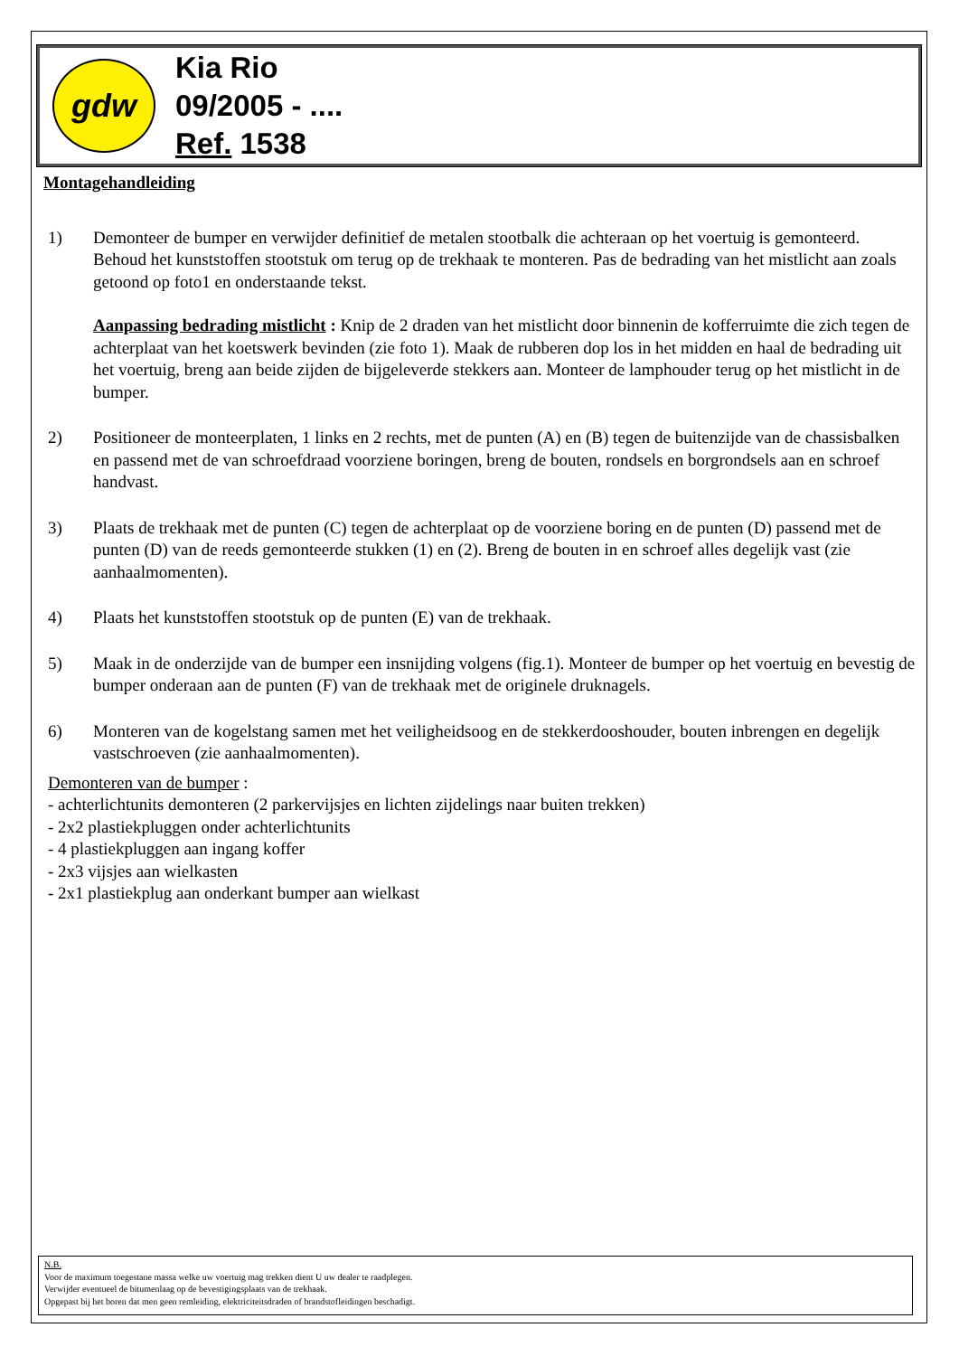gdw
Kia Rio
09/2005 - ....
Ref. 1538
Montagehandleiding
1) Demonteer de bumper en verwijder definitief de metalen stootbalk die achteraan op het voertuig is gemonteerd. Behoud het kunststoffen stootstuk om terug op de trekhaak te monteren. Pas de bedrading van het mistlicht aan zoals getoond op foto1 en onderstaande tekst.
Aanpassing bedrading mistlicht : Knip de 2 draden van het mistlicht door binnenin de kofferruimte die zich tegen de achterplaat van het koetswerk bevinden (zie foto 1). Maak de rubberen dop los in het midden en haal de bedrading uit het voertuig, breng aan beide zijden de bijgeleverde stekkers aan. Monteer de lamphouder terug op het mistlicht in de bumper.
2) Positioneer de monteerplaten, 1 links en 2 rechts, met de punten (A) en (B) tegen de buitenzijde van de chassisbalken en passend met de van schroefdraad voorziene boringen, breng de bouten, rondsels en borgrondsels aan en schroef handvast.
3) Plaats de trekhaak met de punten (C) tegen de achterplaat op de voorziene boring en de punten (D) passend met de punten (D) van de reeds gemonteerde stukken (1) en (2). Breng de bouten in en schroef alles degelijk vast (zie aanhaalmomenten).
4) Plaats het kunststoffen stootstuk op de punten (E) van de trekhaak.
5) Maak in de onderzijde van de bumper een insnijding volgens (fig.1). Monteer de bumper op het voertuig en bevestig de bumper onderaan aan de punten (F) van de trekhaak met de originele druknagels.
6) Monteren van de kogelstang samen met het veiligheidsoog en de stekkerdooshouder, bouten inbrengen en degelijk vastschroeven (zie aanhaalmomenten).
Demonteren van de bumper :
- achterlichtunits demonteren (2 parkervijsjes en lichten zijdelings naar buiten trekken)
- 2x2 plastiekpluggen onder achterlichtunits
- 4 plastiekpluggen aan ingang koffer
- 2x3 vijsjes aan wielkasten
- 2x1 plastiekplug aan onderkant bumper aan wielkast
N.B.
Voor de maximum toegestane massa welke uw voertuig mag trekken dient U uw dealer te raadplegen.
Verwijder eventueel de bitumenlaag op de bevestigingsplaats van de trekhaak.
Opgepast bij het boren dat men geen remleiding, elektriciteitsdraden of brandstofleidingen beschadigt.